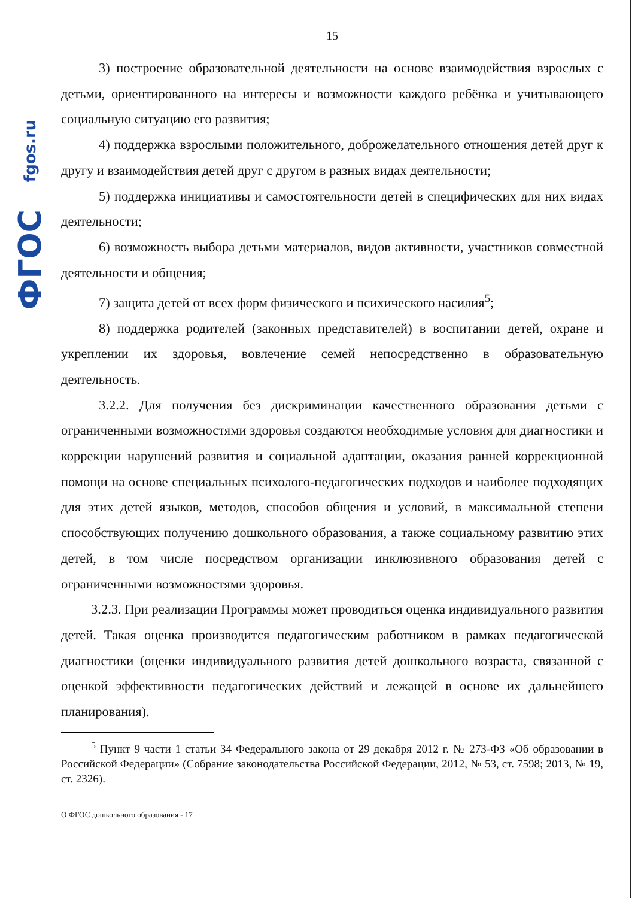ФГОС fgos.ru
15
3) построение образовательной деятельности на основе взаимодействия взрослых с детьми, ориентированного на интересы и возможности каждого ребёнка и учитывающего социальную ситуацию его развития;
4) поддержка взрослыми положительного, доброжелательного отношения детей друг к другу и взаимодействия детей друг с другом в разных видах деятельности;
5) поддержка инициативы и самостоятельности детей в специфических для них видах деятельности;
6) возможность выбора детьми материалов, видов активности, участников совместной деятельности и общения;
7) защита детей от всех форм физического и психического насилия<sup>5</sup>;
8) поддержка родителей (законных представителей) в воспитании детей, охране и укреплении их здоровья, вовлечение семей непосредственно в образовательную деятельность.
3.2.2. Для получения без дискриминации качественного образования детьми с ограниченными возможностями здоровья создаются необходимые условия для диагностики и коррекции нарушений развития и социальной адаптации, оказания ранней коррекционной помощи на основе специальных психолого-педагогических подходов и наиболее подходящих для этих детей языков, методов, способов общения и условий, в максимальной степени способствующих получению дошкольного образования, а также социальному развитию этих детей, в том числе посредством организации инклюзивного образования детей с ограниченными возможностями здоровья.
3.2.3. При реализации Программы может проводиться оценка индивидуального развития детей. Такая оценка производится педагогическим работником в рамках педагогической диагностики (оценки индивидуального развития детей дошкольного возраста, связанной с оценкой эффективности педагогических действий и лежащей в основе их дальнейшего планирования).
<sup>5</sup> Пункт 9 части 1 статьи 34 Федерального закона от 29 декабря 2012 г. № 273-ФЗ «Об образовании в Российской Федерации» (Собрание законодательства Российской Федерации, 2012, № 53, ст. 7598; 2013, № 19, ст. 2326).
О ФГОС дошкольного образования - 17